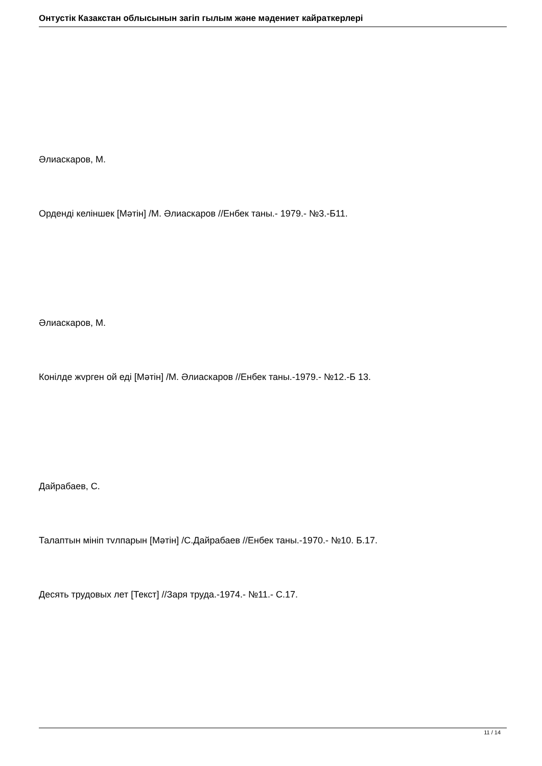Онтустік Казакстан облысынын загіп гылым жəне мəдениет кайраткерлері
Әлиаскаров, М.
Орденді келіншек [Мәтін] /М. Әлиаскаров //Енбек таны.- 1979.- №3.-Б11.
Әлиаскаров, М.
Конілде жvрген ой еді [Мәтін] /М. Әлиаскаров //Енбек таны.-1979.- №12.-Б 13.
Дайрабаев, С.
Талаптын мініп тvлпарын [Мәтін] /С.Дайрабаев //Енбек таны.-1970.- №10. Б.17.
Десять трудовых лет [Текст] //Заря труда.-1974.- №11.- С.17.
11 / 14